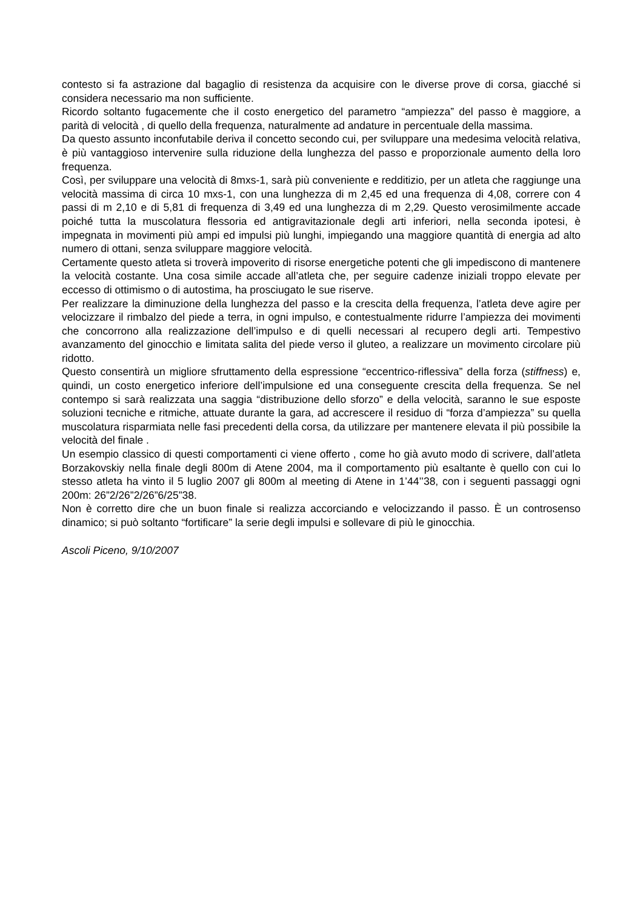contesto si fa astrazione dal bagaglio di resistenza da acquisire con le diverse prove di corsa, giacché si considera necessario ma non sufficiente.
Ricordo soltanto fugacemente che il costo energetico del parametro “ampiezza” del passo è maggiore, a parità di velocità , di quello della frequenza, naturalmente ad andature in percentuale della massima.
Da questo assunto inconfutabile deriva il concetto secondo cui, per sviluppare una medesima velocità relativa, è più vantaggioso intervenire sulla riduzione della lunghezza del passo e proporzionale aumento della loro frequenza.
Così, per sviluppare una velocità di 8mxs-1, sarà più conveniente e redditizio, per un atleta che raggiunge una velocità massima di circa 10 mxs-1, con una lunghezza di m 2,45 ed una frequenza di 4,08, correre con 4 passi di m 2,10 e di 5,81 di frequenza di 3,49 ed una lunghezza di m 2,29. Questo verosimilmente accade poiché tutta la muscolatura flessoria ed antigravitazionale degli arti inferiori, nella seconda ipotesi, è impegnata in movimenti più ampi ed impulsi più lunghi, impiegando una maggiore quantità di energia ad alto numero di ottani, senza sviluppare maggiore velocità.
Certamente questo atleta si troverà impoverito di risorse energetiche potenti che gli impediscono di mantenere la velocità costante. Una cosa simile accade all’atleta che, per seguire cadenze iniziali troppo elevate per eccesso di ottimismo o di autostima, ha prosciugato le sue riserve.
Per realizzare la diminuzione della lunghezza del passo e la crescita della frequenza, l’atleta deve agire per velocizzare il rimbalzo del piede a terra, in ogni impulso, e contestualmente ridurre l’ampiezza dei movimenti che concorrono alla realizzazione dell’impulso e di quelli necessari al recupero degli arti. Tempestivo avanzamento del ginocchio e limitata salita del piede verso il gluteo, a realizzare un movimento circolare più ridotto.
Questo consentirà un migliore sfruttamento della espressione “eccentrico-riflessiva” della forza (stiffness) e, quindi, un costo energetico inferiore dell’impulsione ed una conseguente crescita della frequenza. Se nel contempo si sarà realizzata una saggia “distribuzione dello sforzo” e della velocità, saranno le sue esposte soluzioni tecniche e ritmiche, attuate durante la gara, ad accrescere il residuo di “forza d’ampiezza” su quella muscolatura risparmiata nelle fasi precedenti della corsa, da utilizzare per mantenere elevata il più possibile la velocità del finale .
Un esempio classico di questi comportamenti ci viene offerto , come ho già avuto modo di scrivere, dall’atleta Borzakovskiy nella finale degli 800m di Atene 2004, ma il comportamento più esaltante è quello con cui lo stesso atleta ha vinto il 5 luglio 2007 gli 800m al meeting di Atene in 1’44’’38, con i seguenti passaggi ogni 200m: 26”2/26”2/26”6/25”38.
Non è corretto dire che un buon finale si realizza accorciando e velocizzando il passo. È un controsenso dinamico; si può soltanto “fortificare” la serie degli impulsi e sollevare di più le ginocchia.
Ascoli Piceno, 9/10/2007